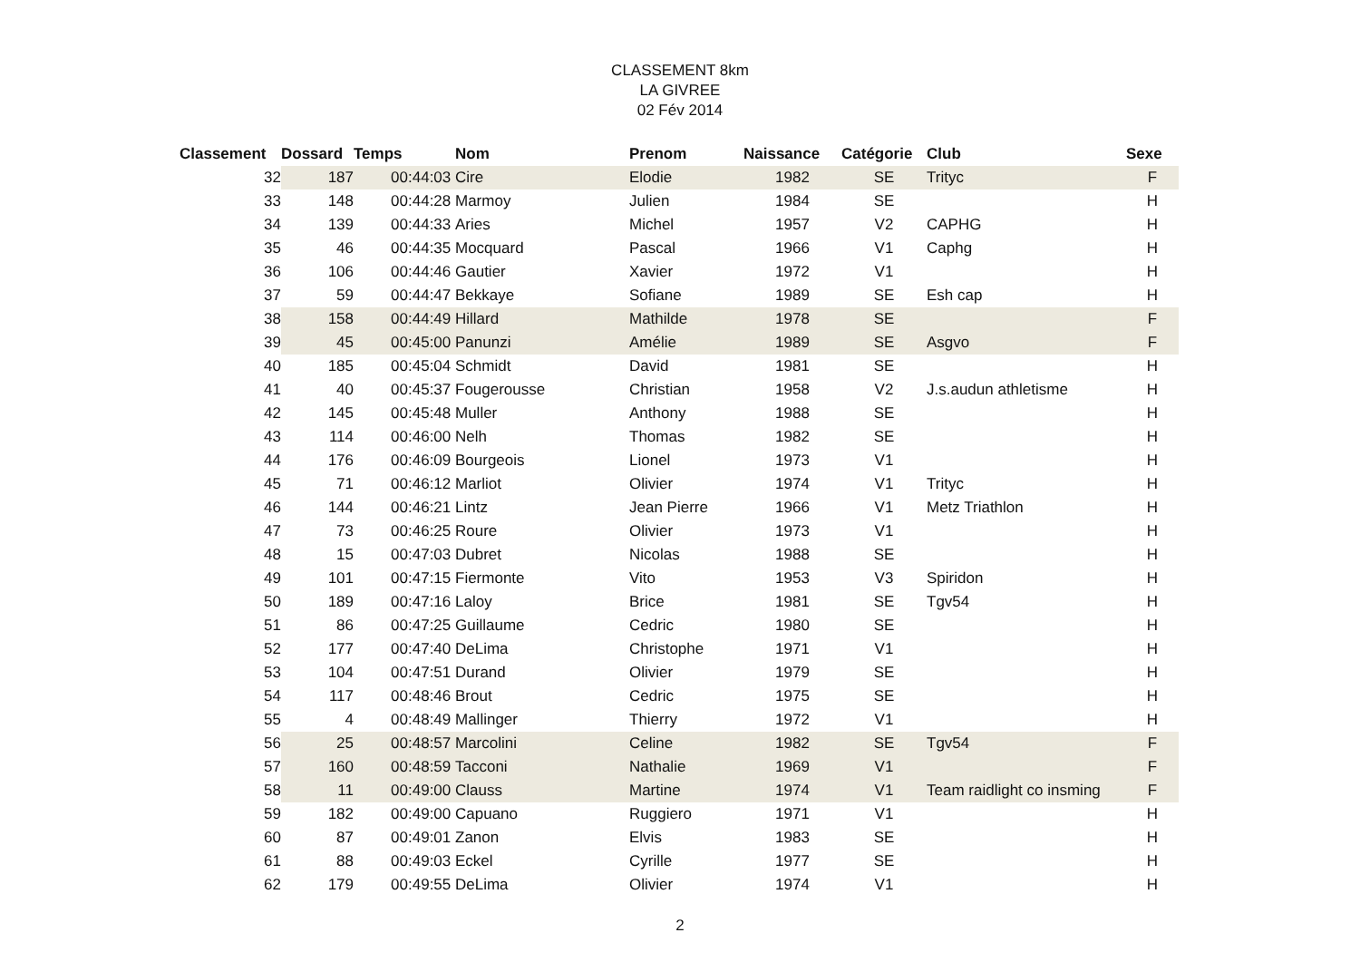CLASSEMENT 8km
LA GIVREE
02 Fév 2014
| Classement | Dossard | Temps | Nom | Prenom | Naissance | Catégorie | Club | Sexe |
| --- | --- | --- | --- | --- | --- | --- | --- | --- |
| 32 | 187 | 00:44:03 | Cire | Elodie | 1982 | SE | Trityc | F |
| 33 | 148 | 00:44:28 | Marmoy | Julien | 1984 | SE | | H |
| 34 | 139 | 00:44:33 | Aries | Michel | 1957 | V2 | CAPHG | H |
| 35 | 46 | 00:44:35 | Mocquard | Pascal | 1966 | V1 | Caphg | H |
| 36 | 106 | 00:44:46 | Gautier | Xavier | 1972 | V1 | | H |
| 37 | 59 | 00:44:47 | Bekkaye | Sofiane | 1989 | SE | Esh cap | H |
| 38 | 158 | 00:44:49 | Hillard | Mathilde | 1978 | SE | | F |
| 39 | 45 | 00:45:00 | Panunzi | Amélie | 1989 | SE | Asgvo | F |
| 40 | 185 | 00:45:04 | Schmidt | David | 1981 | SE | | H |
| 41 | 40 | 00:45:37 | Fougerousse | Christian | 1958 | V2 | J.s.audun athletisme | H |
| 42 | 145 | 00:45:48 | Muller | Anthony | 1988 | SE | | H |
| 43 | 114 | 00:46:00 | Nelh | Thomas | 1982 | SE | | H |
| 44 | 176 | 00:46:09 | Bourgeois | Lionel | 1973 | V1 | | H |
| 45 | 71 | 00:46:12 | Marliot | Olivier | 1974 | V1 | Trityc | H |
| 46 | 144 | 00:46:21 | Lintz | Jean Pierre | 1966 | V1 | Metz Triathlon | H |
| 47 | 73 | 00:46:25 | Roure | Olivier | 1973 | V1 | | H |
| 48 | 15 | 00:47:03 | Dubret | Nicolas | 1988 | SE | | H |
| 49 | 101 | 00:47:15 | Fiermonte | Vito | 1953 | V3 | Spiridon | H |
| 50 | 189 | 00:47:16 | Laloy | Brice | 1981 | SE | Tgv54 | H |
| 51 | 86 | 00:47:25 | Guillaume | Cedric | 1980 | SE | | H |
| 52 | 177 | 00:47:40 | DeLima | Christophe | 1971 | V1 | | H |
| 53 | 104 | 00:47:51 | Durand | Olivier | 1979 | SE | | H |
| 54 | 117 | 00:48:46 | Brout | Cedric | 1975 | SE | | H |
| 55 | 4 | 00:48:49 | Mallinger | Thierry | 1972 | V1 | | H |
| 56 | 25 | 00:48:57 | Marcolini | Celine | 1982 | SE | Tgv54 | F |
| 57 | 160 | 00:48:59 | Tacconi | Nathalie | 1969 | V1 | | F |
| 58 | 11 | 00:49:00 | Clauss | Martine | 1974 | V1 | Team raidlight co insming | F |
| 59 | 182 | 00:49:00 | Capuano | Ruggiero | 1971 | V1 | | H |
| 60 | 87 | 00:49:01 | Zanon | Elvis | 1983 | SE | | H |
| 61 | 88 | 00:49:03 | Eckel | Cyrille | 1977 | SE | | H |
| 62 | 179 | 00:49:55 | DeLima | Olivier | 1974 | V1 | | H |
2